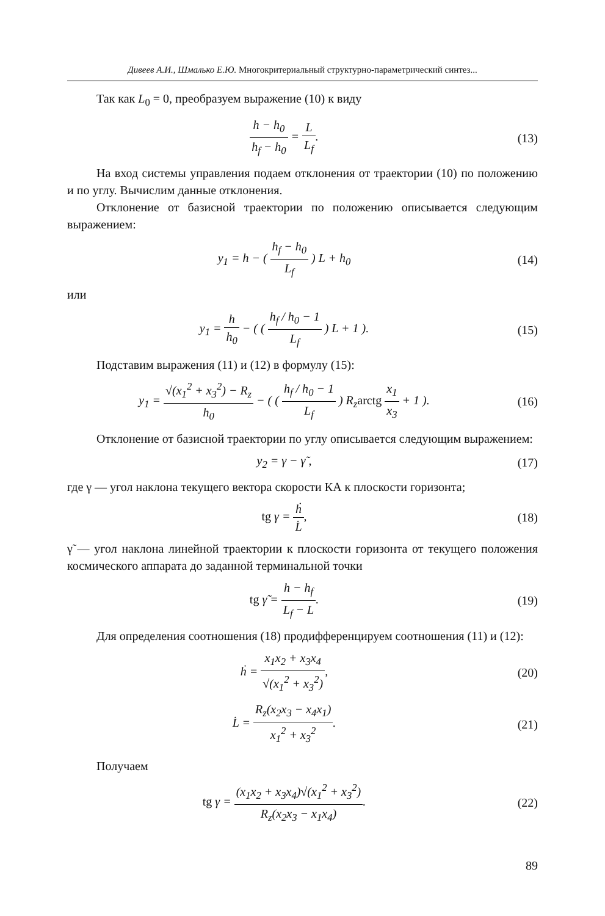Дивеев А.И., Шмалько Е.Ю. Многокритериальный структурно-параметрический синтез...
Так как L<sub>0</sub> = 0, преобразуем выражение (10) к виду
h − h<sub>0</sub> h<sub>f</sub> − h<sub>0</sub> = L L<sub>f</sub>. (13)
На вход системы управления подаем отклонения от траектории (10) по положению и по углу. Вычислим данные отклонения.
Отклонение от базисной траектории по положению описывается следующим выражением:
y<sub>1</sub> = h − ( h<sub>f</sub> − h<sub>0</sub> L<sub>f</sub> ) L + h<sub>0</sub> (14)
или
y<sub>1</sub> = h h<sub>0</sub> − ( ( h<sub>f</sub> / h<sub>0</sub> − 1 L<sub>f</sub> ) L + 1 ).
(15)
Подставим выражения (11) и (12) в формулу (15):
y<sub>1</sub> = √(x<sub>1</sub><sup>2</sup> + x<sub>3</sub><sup>2</sup>) − R<sub>z</sub> h<sub>0</sub> − ( ( h<sub>f</sub> / h<sub>0</sub> − 1 L<sub>f</sub> ) R<sub>z</sub>arctg x<sub>1</sub> x<sub>3</sub> + 1 ).
(16)
Отклонение от базисной траектории по углу описывается следующим выражением:
y<sub>2</sub> = γ − γ̃ , (17)
где γ — угол наклона текущего вектора скорости КА к плоскости горизонта;
tg γ = ḣ L̇, (18)
γ̃ — угол наклона линейной траектории к плоскости горизонта от текущего положения космического аппарата до заданной терминальной точки
tg γ̃ = h − h<sub>f</sub> L<sub>f</sub> − L. (19)
Для определения соотношения (18) продифференцируем соотношения (11) и (12):
ḣ = x<sub>1</sub>x<sub>2</sub> + x<sub>3</sub>x<sub>4</sub> √(x<sub>1</sub><sup>2</sup> + x<sub>3</sub><sup>2</sup>), (20)
L̇ = R<sub>z</sub>(x<sub>2</sub>x<sub>3</sub> − x<sub>4</sub>x<sub>1</sub>) x<sub>1</sub><sup>2</sup> + x<sub>3</sub><sup>2</sup>.
(21)
Получаем
tg γ = (x<sub>1</sub>x<sub>2</sub> + x<sub>3</sub>x<sub>4</sub>)√(x<sub>1</sub><sup>2</sup> + x<sub>3</sub><sup>2</sup>) R<sub>z</sub>(x<sub>2</sub>x<sub>3</sub> − x<sub>1</sub>x<sub>4</sub>).
(22)
89